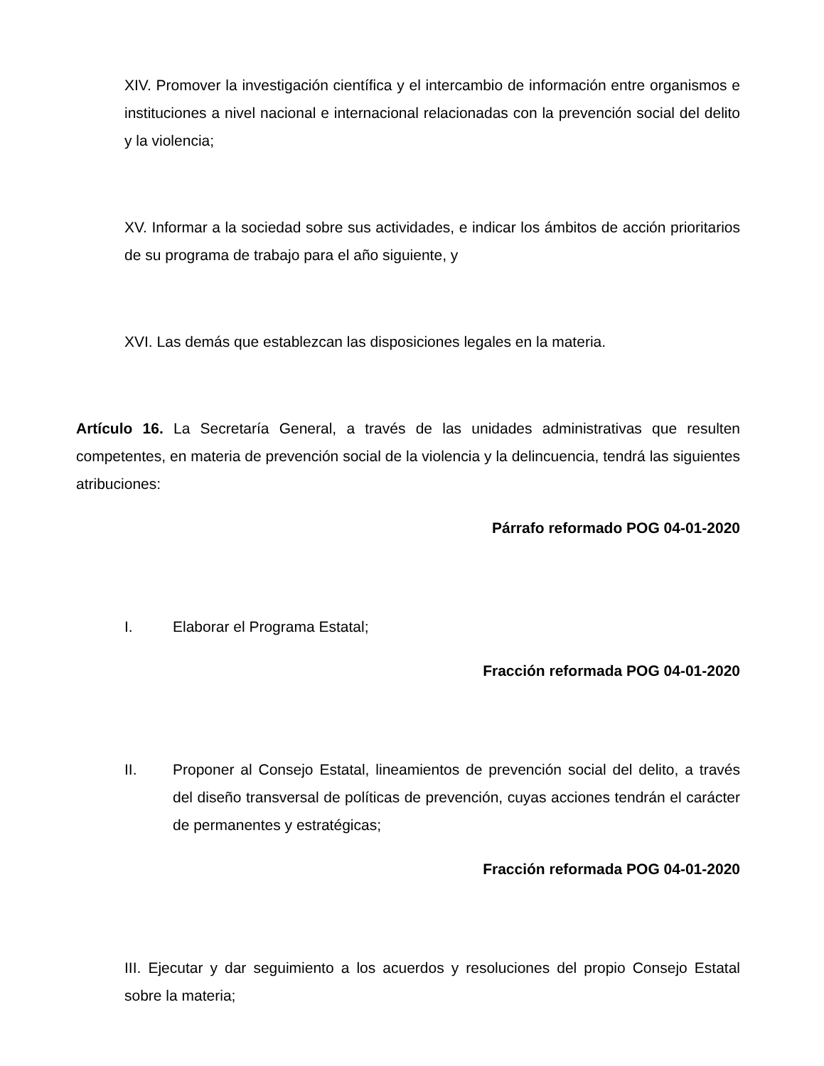XIV. Promover la investigación científica y el intercambio de información entre organismos e instituciones a nivel nacional e internacional relacionadas con la prevención social del delito y la violencia;
XV. Informar a la sociedad sobre sus actividades, e indicar los ámbitos de acción prioritarios de su programa de trabajo para el año siguiente, y
XVI. Las demás que establezcan las disposiciones legales en la materia.
Artículo 16. La Secretaría General, a través de las unidades administrativas que resulten competentes, en materia de prevención social de la violencia y la delincuencia, tendrá las siguientes atribuciones:
Párrafo reformado POG 04-01-2020
I. Elaborar el Programa Estatal;
Fracción reformada POG 04-01-2020
II. Proponer al Consejo Estatal, lineamientos de prevención social del delito, a través del diseño transversal de políticas de prevención, cuyas acciones tendrán el carácter de permanentes y estratégicas;
Fracción reformada POG 04-01-2020
III. Ejecutar y dar seguimiento a los acuerdos y resoluciones del propio Consejo Estatal sobre la materia;